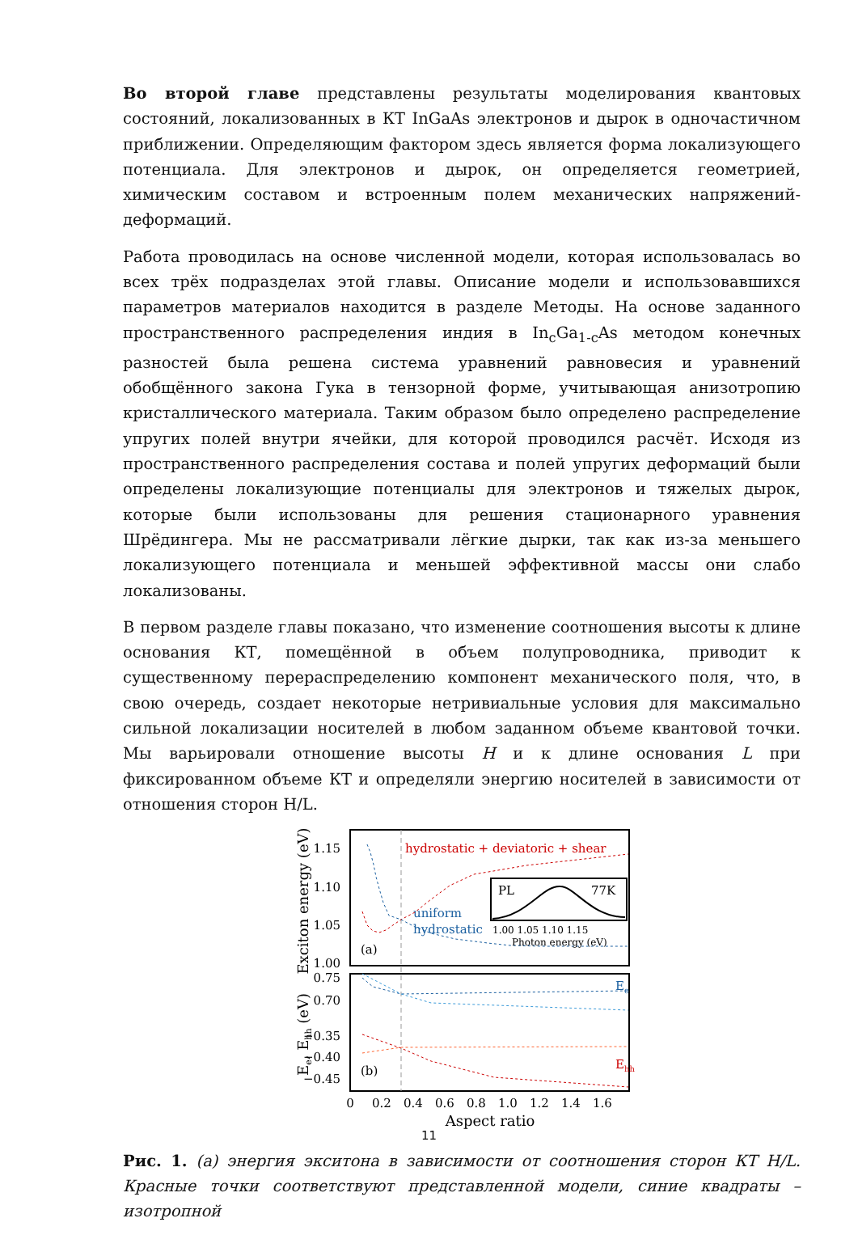Во второй главе представлены результаты моделирования квантовых состояний, локализованных в КТ InGaAs электронов и дырок в одночастичном приближении. Определяющим фактором здесь является форма локализующего потенциала. Для электронов и дырок, он определяется геометрией, химическим составом и встроенным полем механических напряжений-деформаций.
Работа проводилась на основе численной модели, которая использовалась во всех трёх подразделах этой главы. Описание модели и использовавшихся параметров материалов находится в разделе Методы. На основе заданного пространственного распределения индия в In<sub>c</sub>Ga<sub>1-c</sub>As методом конечных разностей была решена система уравнений равновесия и уравнений обобщённого закона Гука в тензорной форме, учитывающая анизотропию кристаллического материала. Таким образом было определено распределение упругих полей внутри ячейки, для которой проводился расчёт. Исходя из пространственного распределения состава и полей упругих деформаций были определены локализующие потенциалы для электронов и тяжелых дырок, которые были использованы для решения стационарного уравнения Шрёдингера. Мы не рассматривали лёгкие дырки, так как из-за меньшего локализующего потенциала и меньшей эффективной массы они слабо локализованы.
В первом разделе главы показано, что изменение соотношения высоты к длине основания КТ, помещённой в объем полупроводника, приводит к существенному перераспределению компонент механического поля, что, в свою очередь, создает некоторые нетривиальные условия для максимально сильной локализации носителей в любом заданном объеме квантовой точки. Мы варьировали отношение высоты H и к длине основания L при фиксированном объеме КТ и определяли энергию носителей в зависимости от отношения сторон H/L.
1.15
1.10
1.05
1.00
0.75
0.70
−0.35
−0.40
−0.45
hydrostatic + deviatoric + shear
uniform
hydrostatic
(a)
(b)
PL
77K
1.00 1.05 1.10 1.15
Photon energy (eV)
Ee
Ehh
0
0.2
0.4
0.6
0.8
1.0
1.2
1.4
1.6
Aspect ratio
Exciton energy (eV)
Ee, Ehh (eV)
Рис. 1. (a) энергия экситона в зависимости от соотношения сторон КТ H/L. Красные точки соответствуют представленной модели, синие квадраты – изотропной
11